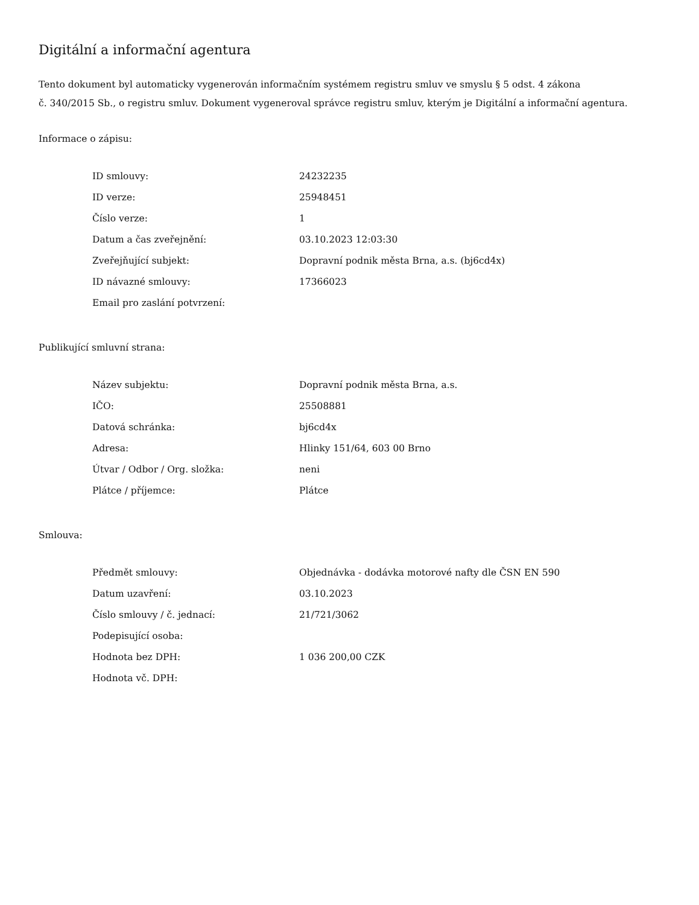Digitální a informační agentura
Tento dokument byl automaticky vygenerován informačním systémem registru smluv ve smyslu § 5 odst. 4 zákona
č. 340/2015 Sb., o registru smluv. Dokument vygeneroval správce registru smluv, kterým je Digitální a informační agentura.
Informace o zápisu:
| ID smlouvy: | 24232235 |
| ID verze: | 25948451 |
| Číslo verze: | 1 |
| Datum a čas zveřejnění: | 03.10.2023 12:03:30 |
| Zveřejňující subjekt: | Dopravní podnik města Brna, a.s. (bj6cd4x) |
| ID návazné smlouvy: | 17366023 |
| Email pro zaslání potvrzení: | |
Publikující smluvní strana:
| Název subjektu: | Dopravní podnik města Brna, a.s. |
| IČO: | 25508881 |
| Datová schránka: | bj6cd4x |
| Adresa: | Hlinky 151/64, 603 00 Brno |
| Útvar / Odbor / Org. složka: | neni |
| Plátce / příjemce: | Plátce |
Smlouva:
| Předmět smlouvy: | Objednávka - dodávka motorové nafty dle ČSN EN 590 |
| Datum uzavření: | 03.10.2023 |
| Číslo smlouvy / č. jednací: | 21/721/3062 |
| Podepisující osoba: | |
| Hodnota bez DPH: | 1 036 200,00 CZK |
| Hodnota vč. DPH: | |